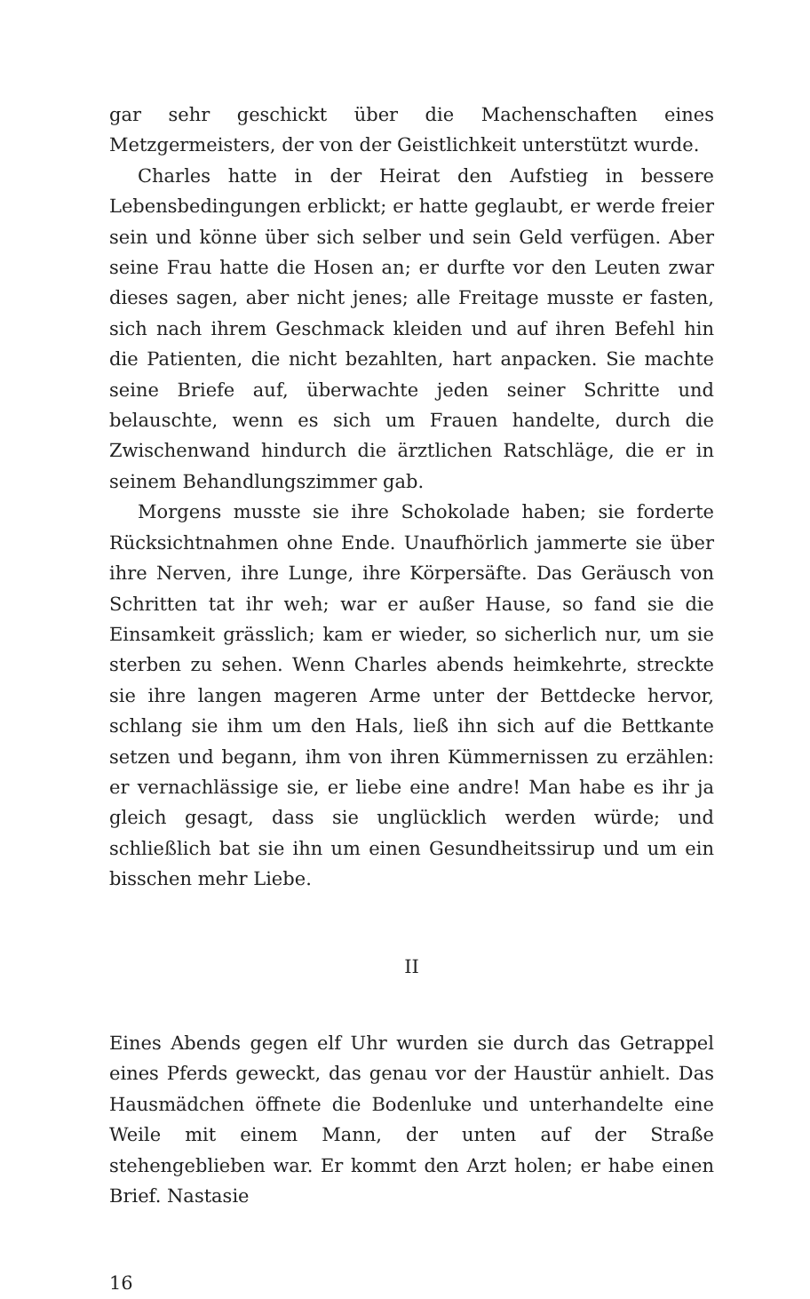gar sehr geschickt über die Machenschaften eines Metzgermeisters, der von der Geistlichkeit unterstützt wurde.
Charles hatte in der Heirat den Aufstieg in bessere Lebensbedingungen erblickt; er hatte geglaubt, er werde freier sein und könne über sich selber und sein Geld verfügen. Aber seine Frau hatte die Hosen an; er durfte vor den Leuten zwar dieses sagen, aber nicht jenes; alle Freitage musste er fasten, sich nach ihrem Geschmack kleiden und auf ihren Befehl hin die Patienten, die nicht bezahlten, hart anpacken. Sie machte seine Briefe auf, überwachte jeden seiner Schritte und belauschte, wenn es sich um Frauen handelte, durch die Zwischenwand hindurch die ärztlichen Ratschläge, die er in seinem Behandlungszimmer gab.
Morgens musste sie ihre Schokolade haben; sie forderte Rücksichtnahmen ohne Ende. Unaufhörlich jammerte sie über ihre Nerven, ihre Lunge, ihre Körpersäfte. Das Geräusch von Schritten tat ihr weh; war er außer Hause, so fand sie die Einsamkeit grässlich; kam er wieder, so sicherlich nur, um sie sterben zu sehen. Wenn Charles abends heimkehrte, streckte sie ihre langen mageren Arme unter der Bettdecke hervor, schlang sie ihm um den Hals, ließ ihn sich auf die Bettkante setzen und begann, ihm von ihren Kümmernissen zu erzählen: er vernachlässige sie, er liebe eine andre! Man habe es ihr ja gleich gesagt, dass sie unglücklich werden würde; und schließlich bat sie ihn um einen Gesundheitssirup und um ein bisschen mehr Liebe.
II
Eines Abends gegen elf Uhr wurden sie durch das Getrappel eines Pferds geweckt, das genau vor der Haustür anhielt. Das Hausmädchen öffnete die Bodenluke und unterhandelte eine Weile mit einem Mann, der unten auf der Straße stehengeblieben war. Er kommt den Arzt holen; er habe einen Brief. Nastasie
16